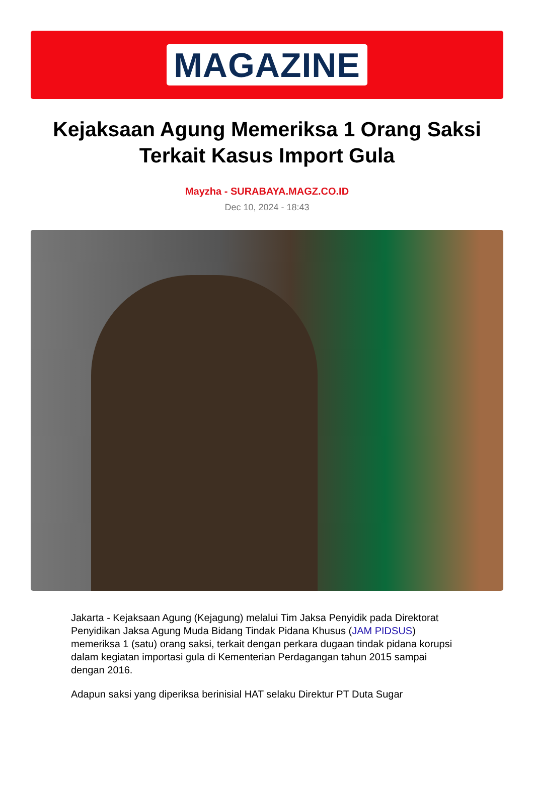MAGAZINE
Kejaksaan Agung Memeriksa 1 Orang Saksi Terkait Kasus Import Gula
Mayzha - SURABAYA.MAGZ.CO.ID
Dec 10, 2024 - 18:43
Jakarta - Kejaksaan Agung (Kejagung) melalui Tim Jaksa Penyidik pada Direktorat Penyidikan Jaksa Agung Muda Bidang Tindak Pidana Khusus (JAM PIDSUS) memeriksa 1 (satu) orang saksi, terkait dengan perkara dugaan tindak pidana korupsi dalam kegiatan importasi gula di Kementerian Perdagangan tahun 2015 sampai dengan 2016.
Adapun saksi yang diperiksa berinisial HAT selaku Direktur PT Duta Sugar